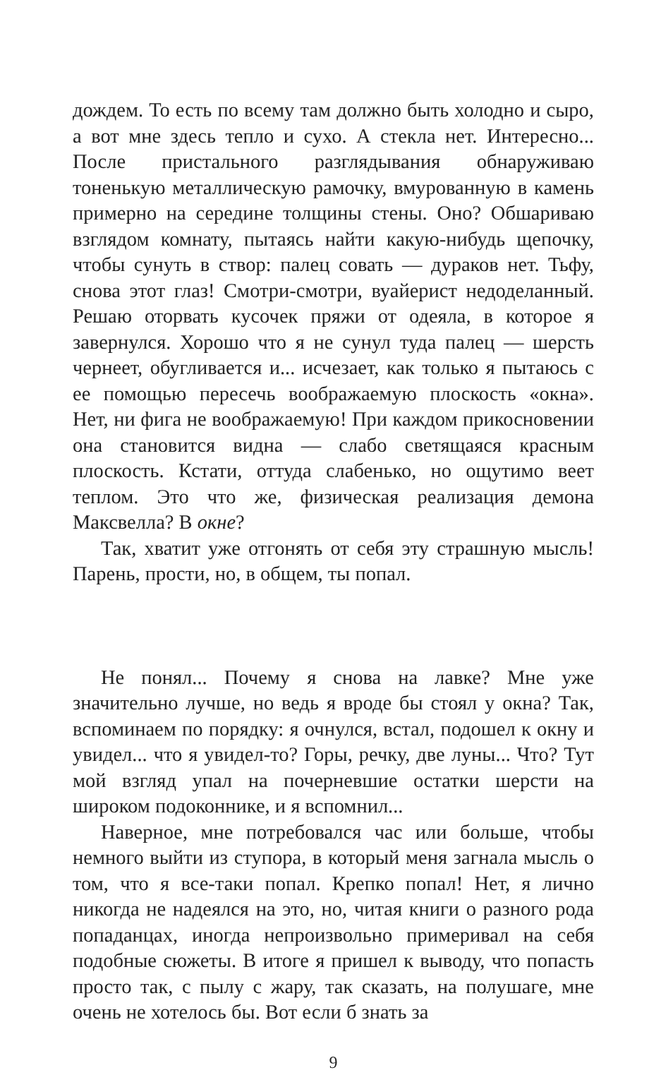дождем. То есть по всему там должно быть холодно и сыро, а вот мне здесь тепло и сухо. А стекла нет. Интересно... После пристального разглядывания обнаруживаю тоненькую металлическую рамочку, вмурованную в камень примерно на середине толщины стены. Оно? Обшариваю взглядом комнату, пытаясь найти какую-нибудь щепочку, чтобы сунуть в створ: палец совать — дураков нет. Тьфу, снова этот глаз! Смотри-смотри, вуайерист недоделанный. Решаю оторвать кусочек пряжи от одеяла, в которое я завернулся. Хорошо что я не сунул туда палец — шерсть чернеет, обугливается и... исчезает, как только я пытаюсь с ее помощью пересечь воображаемую плоскость «окна». Нет, ни фига не воображаемую! При каждом прикосновении она становится видна — слабо светящаяся красным плоскость. Кстати, оттуда слабенько, но ощутимо веет теплом. Это что же, физическая реализация демона Максвелла? В окне?
Так, хватит уже отгонять от себя эту страшную мысль! Парень, прости, но, в общем, ты попал.
Не понял... Почему я снова на лавке? Мне уже значительно лучше, но ведь я вроде бы стоял у окна? Так, вспоминаем по порядку: я очнулся, встал, подошел к окну и увидел... что я увидел-то? Горы, речку, две луны... Что? Тут мой взгляд упал на почерневшие остатки шерсти на широком подоконнике, и я вспомнил...
Наверное, мне потребовался час или больше, чтобы немного выйти из ступора, в который меня загнала мысль о том, что я все-таки попал. Крепко попал! Нет, я лично никогда не надеялся на это, но, читая книги о разного рода попаданцах, иногда непроизвольно примеривал на себя подобные сюжеты. В итоге я пришел к выводу, что попасть просто так, с пылу с жару, так сказать, на полушаге, мне очень не хотелось бы. Вот если б знать за
9